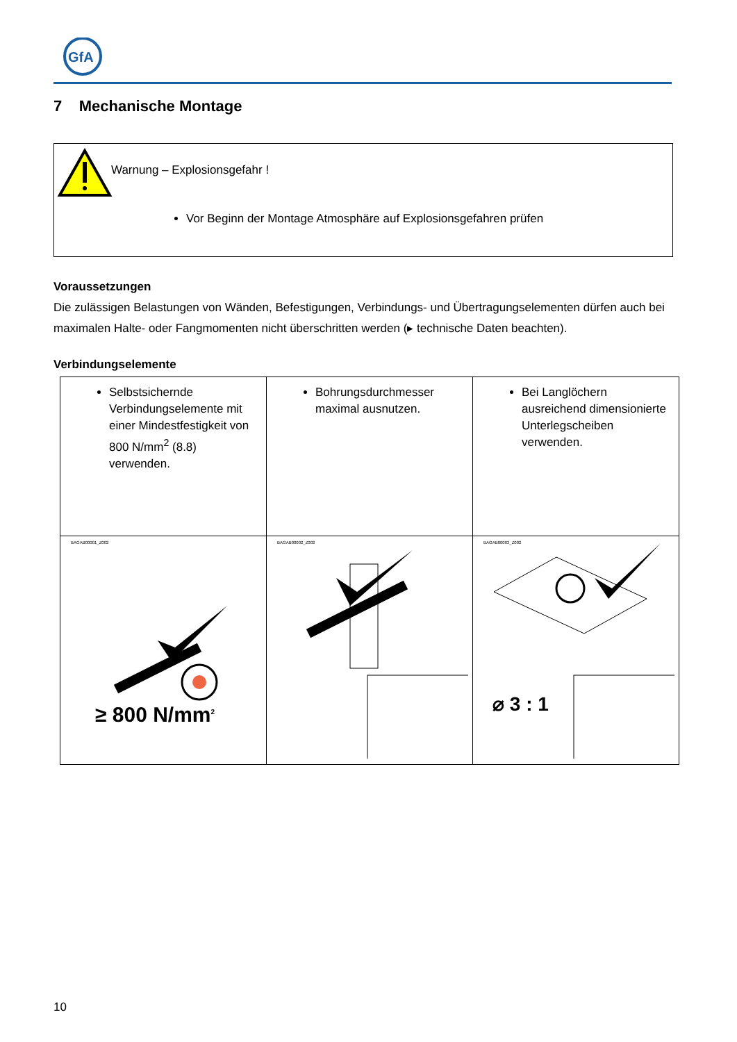GfA
7 Mechanische Montage
Warnung – Explosionsgefahr !
Vor Beginn der Montage Atmosphäre auf Explosionsgefahren prüfen
Voraussetzungen
Die zulässigen Belastungen von Wänden, Befestigungen, Verbindungs- und Übertragungselementen dürfen auch bei maximalen Halte- oder Fangmomenten nicht überschritten werden (▸ technische Daten beachten).
Verbindungselemente
| Selbstsichernde Verbindungselemente mit einer Mindestfestigkeit von 800 N/mm<sup>2</sup> (8.8) verwenden. | Bohrungsdurchmesser maximal ausnutzen. | Bei Langlöchern ausreichend dimensionierte Unterlegscheiben verwenden. |
| BAGAB00001_Z002 ≥ 800 N/mm<sup>2</sup> | BAGAB00002_Z002 | BAGAB00003_Z002 ⌀ 3 : 1 |
10